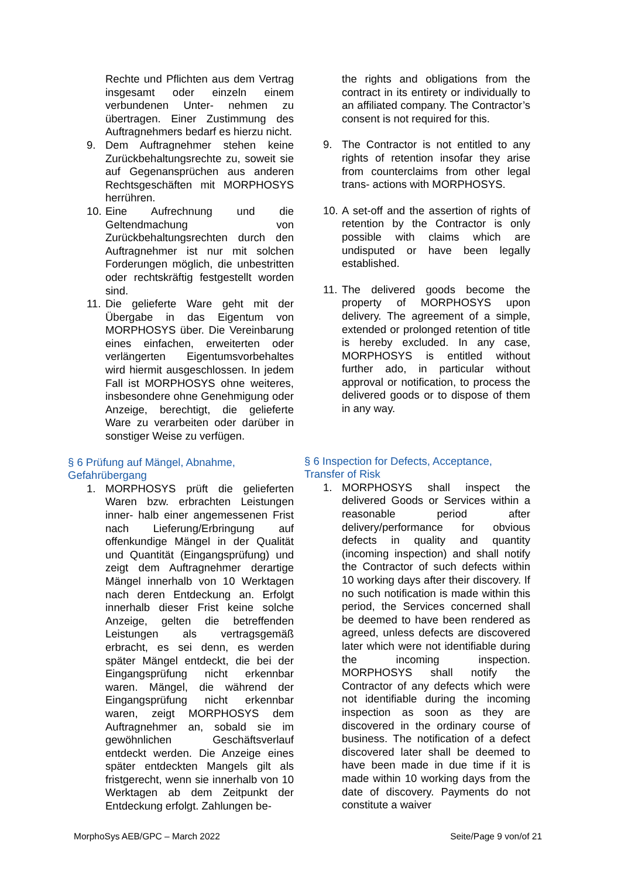Rechte und Pflichten aus dem Vertrag insgesamt oder einzeln einem verbundenen Unter- nehmen zu übertragen. Einer Zustimmung des Auftragnehmers bedarf es hierzu nicht.
9. Dem Auftragnehmer stehen keine Zurückbehaltungsrechte zu, soweit sie auf Gegenansprüchen aus anderen Rechtsgeschäften mit MORPHOSYS herrühren.
10. Eine Aufrechnung und die Geltendmachung von Zurückbehaltungsrechten durch den Auftragnehmer ist nur mit solchen Forderungen möglich, die unbestritten oder rechtskräftig festgestellt worden sind.
11. Die gelieferte Ware geht mit der Übergabe in das Eigentum von MORPHOSYS über. Die Vereinbarung eines einfachen, erweiterten oder verlängerten Eigentumsvorbehaltes wird hiermit ausgeschlossen. In jedem Fall ist MORPHOSYS ohne weiteres, insbesondere ohne Genehmigung oder Anzeige, berechtigt, die gelieferte Ware zu verarbeiten oder darüber in sonstiger Weise zu verfügen.
§ 6 Prüfung auf Mängel, Abnahme, Gefahrübergang
1. MORPHOSYS prüft die gelieferten Waren bzw. erbrachten Leistungen inner- halb einer angemessenen Frist nach Lieferung/Erbringung auf offenkundige Mängel in der Qualität und Quantität (Eingangsprüfung) und zeigt dem Auftragnehmer derartige Mängel innerhalb von 10 Werktagen nach deren Entdeckung an. Erfolgt innerhalb dieser Frist keine solche Anzeige, gelten die betreffenden Leistungen als vertragsgemäß erbracht, es sei denn, es werden später Mängel entdeckt, die bei der Eingangsprüfung nicht erkennbar waren. Mängel, die während der Eingangsprüfung nicht erkennbar waren, zeigt MORPHOSYS dem Auftragnehmer an, sobald sie im gewöhnlichen Geschäftsverlauf entdeckt werden. Die Anzeige eines später entdeckten Mangels gilt als fristgerecht, wenn sie innerhalb von 10 Werktagen ab dem Zeitpunkt der Entdeckung erfolgt. Zahlungen be-
the rights and obligations from the contract in its entirety or individually to an affiliated company. The Contractor’s consent is not required for this.
9. The Contractor is not entitled to any rights of retention insofar they arise from counterclaims from other legal trans- actions with MORPHOSYS.
10. A set-off and the assertion of rights of retention by the Contractor is only possible with claims which are undisputed or have been legally established.
11. The delivered goods become the property of MORPHOSYS upon delivery. The agreement of a simple, extended or prolonged retention of title is hereby excluded. In any case, MORPHOSYS is entitled without further ado, in particular without approval or notification, to process the delivered goods or to dispose of them in any way.
§ 6 Inspection for Defects, Acceptance, Transfer of Risk
1. MORPHOSYS shall inspect the delivered Goods or Services within a reasonable period after delivery/performance for obvious defects in quality and quantity (incoming inspection) and shall notify the Contractor of such defects within 10 working days after their discovery. If no such notification is made within this period, the Services concerned shall be deemed to have been rendered as agreed, unless defects are discovered later which were not identifiable during the incoming inspection. MORPHOSYS shall notify the Contractor of any defects which were not identifiable during the incoming inspection as soon as they are discovered in the ordinary course of business. The notification of a defect discovered later shall be deemed to have been made in due time if it is made within 10 working days from the date of discovery. Payments do not constitute a waiver
MorphoSys AEB/GPC – March 2022 Seite/Page 9 von/of 21